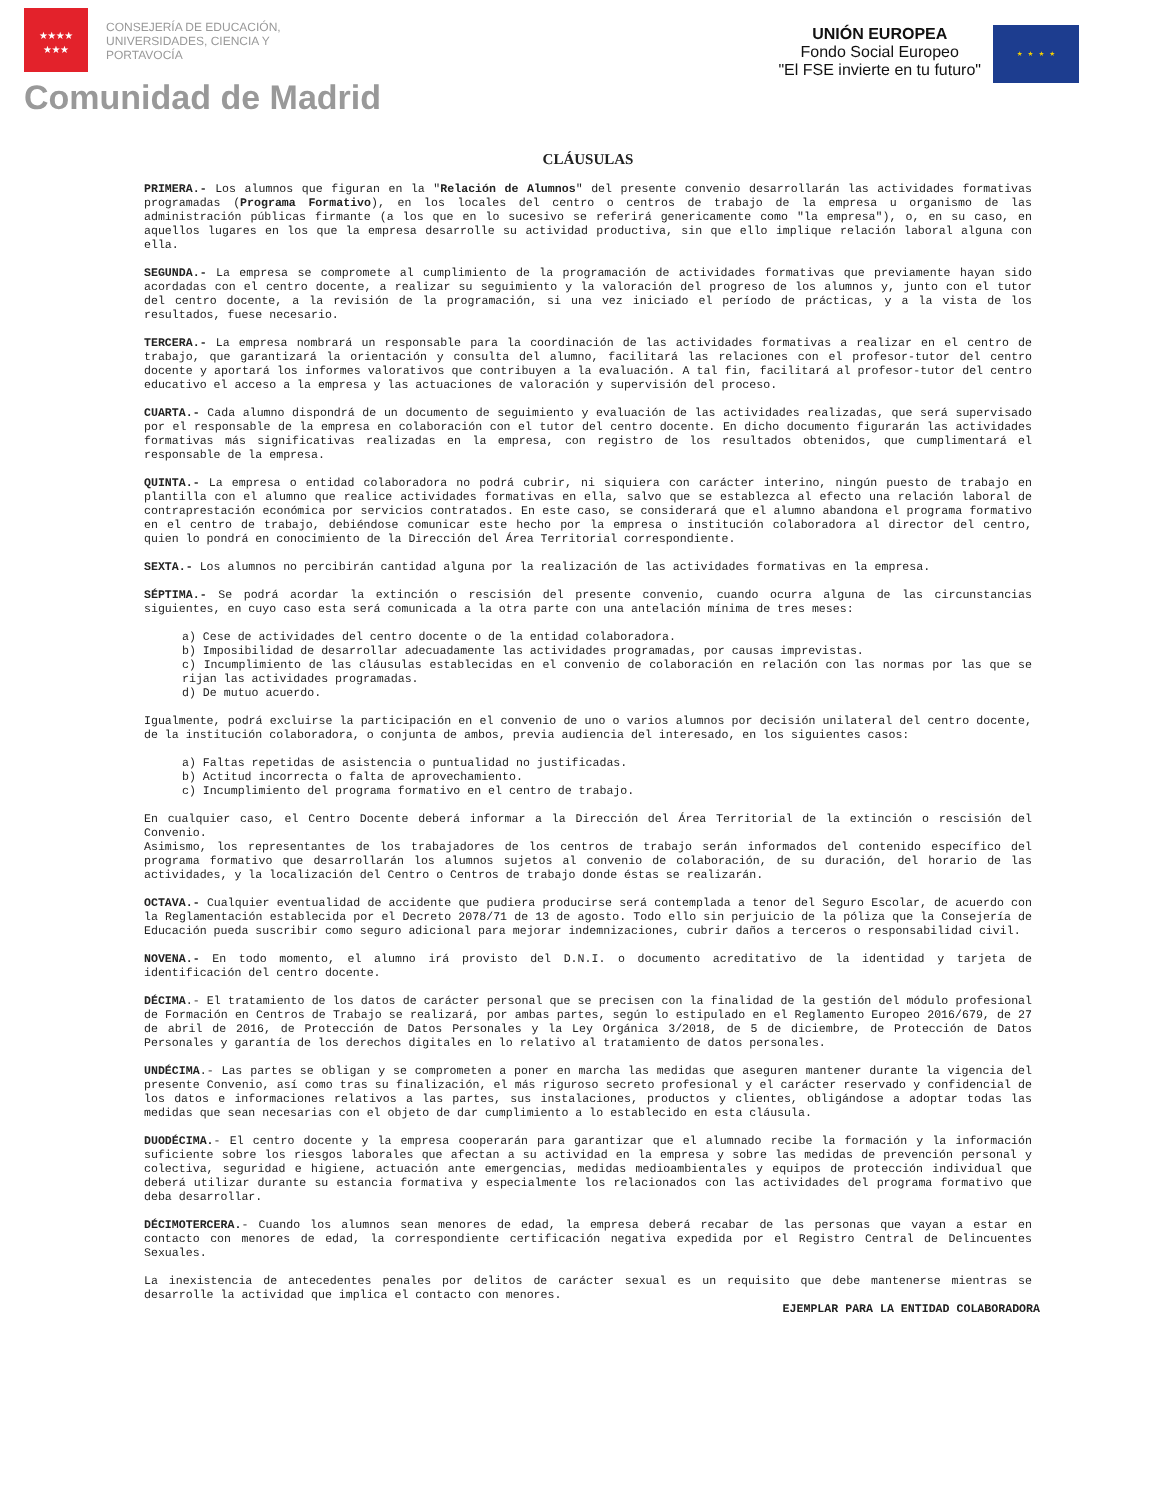★★★★
★★★
CONSEJERÍA DE EDUCACIÓN,
UNIVERSIDADES, CIENCIA Y
PORTAVOCÍA
Comunidad de Madrid
UNIÓN EUROPEA
Fondo Social Europeo
"El FSE invierte en tu futuro"
★ ★ ★ ★
CLÁUSULAS
PRIMERA.- Los alumnos que figuran en la "Relación de Alumnos" del presente convenio desarrollarán las actividades formativas programadas (Programa Formativo), en los locales del centro o centros de trabajo de la empresa u organismo de las administración públicas firmante (a los que en lo sucesivo se referirá genericamente como "la empresa"), o, en su caso, en aquellos lugares en los que la empresa desarrolle su actividad productiva, sin que ello implique relación laboral alguna con ella.
SEGUNDA.- La empresa se compromete al cumplimiento de la programación de actividades formativas que previamente hayan sido acordadas con el centro docente, a realizar su seguimiento y la valoración del progreso de los alumnos y, junto con el tutor del centro docente, a la revisión de la programación, si una vez iniciado el período de prácticas, y a la vista de los resultados, fuese necesario.
TERCERA.- La empresa nombrará un responsable para la coordinación de las actividades formativas a realizar en el centro de trabajo, que garantizará la orientación y consulta del alumno, facilitará las relaciones con el profesor-tutor del centro docente y aportará los informes valorativos que contribuyen a la evaluación. A tal fin, facilitará al profesor-tutor del centro educativo el acceso a la empresa y las actuaciones de valoración y supervisión del proceso.
CUARTA.- Cada alumno dispondrá de un documento de seguimiento y evaluación de las actividades realizadas, que será supervisado por el responsable de la empresa en colaboración con el tutor del centro docente. En dicho documento figurarán las actividades formativas más significativas realizadas en la empresa, con registro de los resultados obtenidos, que cumplimentará el responsable de la empresa.
QUINTA.- La empresa o entidad colaboradora no podrá cubrir, ni siquiera con carácter interino, ningún puesto de trabajo en plantilla con el alumno que realice actividades formativas en ella, salvo que se establezca al efecto una relación laboral de contraprestación económica por servicios contratados. En este caso, se considerará que el alumno abandona el programa formativo en el centro de trabajo, debiéndose comunicar este hecho por la empresa o institución colaboradora al director del centro, quien lo pondrá en conocimiento de la Dirección del Área Territorial correspondiente.
SEXTA.- Los alumnos no percibirán cantidad alguna por la realización de las actividades formativas en la empresa.
SÉPTIMA.- Se podrá acordar la extinción o rescisión del presente convenio, cuando ocurra alguna de las circunstancias siguientes, en cuyo caso esta será comunicada a la otra parte con una antelación mínima de tres meses:
a) Cese de actividades del centro docente o de la entidad colaboradora.
b) Imposibilidad de desarrollar adecuadamente las actividades programadas, por causas imprevistas.
c) Incumplimiento de las cláusulas establecidas en el convenio de colaboración en relación con las normas por las que se rijan las actividades programadas.
d) De mutuo acuerdo.
Igualmente, podrá excluirse la participación en el convenio de uno o varios alumnos por decisión unilateral del centro docente, de la institución colaboradora, o conjunta de ambos, previa audiencia del interesado, en los siguientes casos:
a) Faltas repetidas de asistencia o puntualidad no justificadas.
b) Actitud incorrecta o falta de aprovechamiento.
c) Incumplimiento del programa formativo en el centro de trabajo.
En cualquier caso, el Centro Docente deberá informar a la Dirección del Área Territorial de la extinción o rescisión del Convenio.
Asimismo, los representantes de los trabajadores de los centros de trabajo serán informados del contenido específico del programa formativo que desarrollarán los alumnos sujetos al convenio de colaboración, de su duración, del horario de las actividades, y la localización del Centro o Centros de trabajo donde éstas se realizarán.
OCTAVA.- Cualquier eventualidad de accidente que pudiera producirse será contemplada a tenor del Seguro Escolar, de acuerdo con la Reglamentación establecida por el Decreto 2078/71 de 13 de agosto. Todo ello sin perjuicio de la póliza que la Consejería de Educación pueda suscribir como seguro adicional para mejorar indemnizaciones, cubrir daños a terceros o responsabilidad civil.
NOVENA.- En todo momento, el alumno irá provisto del D.N.I. o documento acreditativo de la identidad y tarjeta de identificación del centro docente.
DÉCIMA.- El tratamiento de los datos de carácter personal que se precisen con la finalidad de la gestión del módulo profesional de Formación en Centros de Trabajo se realizará, por ambas partes, según lo estipulado en el Reglamento Europeo 2016/679, de 27 de abril de 2016, de Protección de Datos Personales y la Ley Orgánica 3/2018, de 5 de diciembre, de Protección de Datos Personales y garantía de los derechos digitales en lo relativo al tratamiento de datos personales.
UNDÉCIMA.- Las partes se obligan y se comprometen a poner en marcha las medidas que aseguren mantener durante la vigencia del presente Convenio, así como tras su finalización, el más riguroso secreto profesional y el carácter reservado y confidencial de los datos e informaciones relativos a las partes, sus instalaciones, productos y clientes, obligándose a adoptar todas las medidas que sean necesarias con el objeto de dar cumplimiento a lo establecido en esta cláusula.
DUODÉCIMA.- El centro docente y la empresa cooperarán para garantizar que el alumnado recibe la formación y la información suficiente sobre los riesgos laborales que afectan a su actividad en la empresa y sobre las medidas de prevención personal y colectiva, seguridad e higiene, actuación ante emergencias, medidas medioambientales y equipos de protección individual que deberá utilizar durante su estancia formativa y especialmente los relacionados con las actividades del programa formativo que deba desarrollar.
DÉCIMOTERCERA.- Cuando los alumnos sean menores de edad, la empresa deberá recabar de las personas que vayan a estar en contacto con menores de edad, la correspondiente certificación negativa expedida por el Registro Central de Delincuentes Sexuales.
La inexistencia de antecedentes penales por delitos de carácter sexual es un requisito que debe mantenerse mientras se desarrolle la actividad que implica el contacto con menores.
EJEMPLAR PARA LA ENTIDAD COLABORADORA